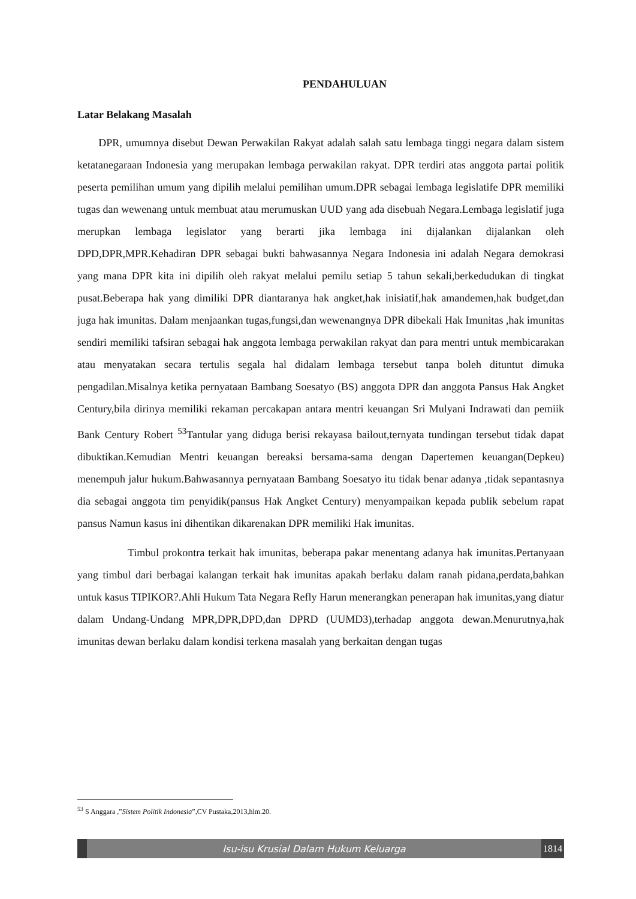PENDAHULUAN
Latar Belakang Masalah
DPR, umumnya disebut Dewan Perwakilan Rakyat adalah salah satu lembaga tinggi negara dalam sistem ketatanegaraan Indonesia yang merupakan lembaga perwakilan rakyat. DPR terdiri atas anggota partai politik peserta pemilihan umum yang dipilih melalui pemilihan umum.DPR sebagai lembaga legislatife DPR memiliki tugas dan wewenang untuk membuat atau merumuskan UUD yang ada disebuah Negara.Lembaga legislatif juga merupkan lembaga legislator yang berarti jika lembaga ini dijalankan dijalankan oleh DPD,DPR,MPR.Kehadiran DPR sebagai bukti bahwasannya Negara Indonesia ini adalah Negara demokrasi yang mana DPR kita ini dipilih oleh rakyat melalui pemilu setiap 5 tahun sekali,berkedudukan di tingkat pusat.Beberapa hak yang dimiliki DPR diantaranya hak angket,hak inisiatif,hak amandemen,hak budget,dan juga hak imunitas. Dalam menjaankan tugas,fungsi,dan wewenangnya DPR dibekali Hak Imunitas ,hak imunitas sendiri memiliki tafsiran sebagai hak anggota lembaga perwakilan rakyat dan para mentri untuk membicarakan atau menyatakan secara tertulis segala hal didalam lembaga tersebut tanpa boleh dituntut dimuka pengadilan.Misalnya ketika pernyataan Bambang Soesatyo (BS) anggota DPR dan anggota Pansus Hak Angket Century,bila dirinya memiliki rekaman percakapan antara mentri keuangan Sri Mulyani Indrawati dan pemiik Bank Century Robert <sup>53</sup>Tantular yang diduga berisi rekayasa bailout,ternyata tundingan tersebut tidak dapat dibuktikan.Kemudian Mentri keuangan bereaksi bersama-sama dengan Dapertemen keuangan(Depkeu) menempuh jalur hukum.Bahwasannya pernyataan Bambang Soesatyo itu tidak benar adanya ,tidak sepantasnya dia sebagai anggota tim penyidik(pansus Hak Angket Century) menyampaikan kepada publik sebelum rapat pansus Namun kasus ini dihentikan dikarenakan DPR memiliki Hak imunitas.
Timbul prokontra terkait hak imunitas, beberapa pakar menentang adanya hak imunitas.Pertanyaan yang timbul dari berbagai kalangan terkait hak imunitas apakah berlaku dalam ranah pidana,perdata,bahkan untuk kasus TIPIKOR?.Ahli Hukum Tata Negara Refly Harun menerangkan penerapan hak imunitas,yang diatur dalam Undang-Undang MPR,DPR,DPD,dan DPRD (UUMD3),terhadap anggota dewan.Menurutnya,hak imunitas dewan berlaku dalam kondisi terkena masalah yang berkaitan dengan tugas
<sup>53</sup> S Anggara ,”Sistem Politik Indonesia”,CV Pustaka,2013,hlm.20.
Isu-isu Krusial Dalam Hukum Keluarga
1814